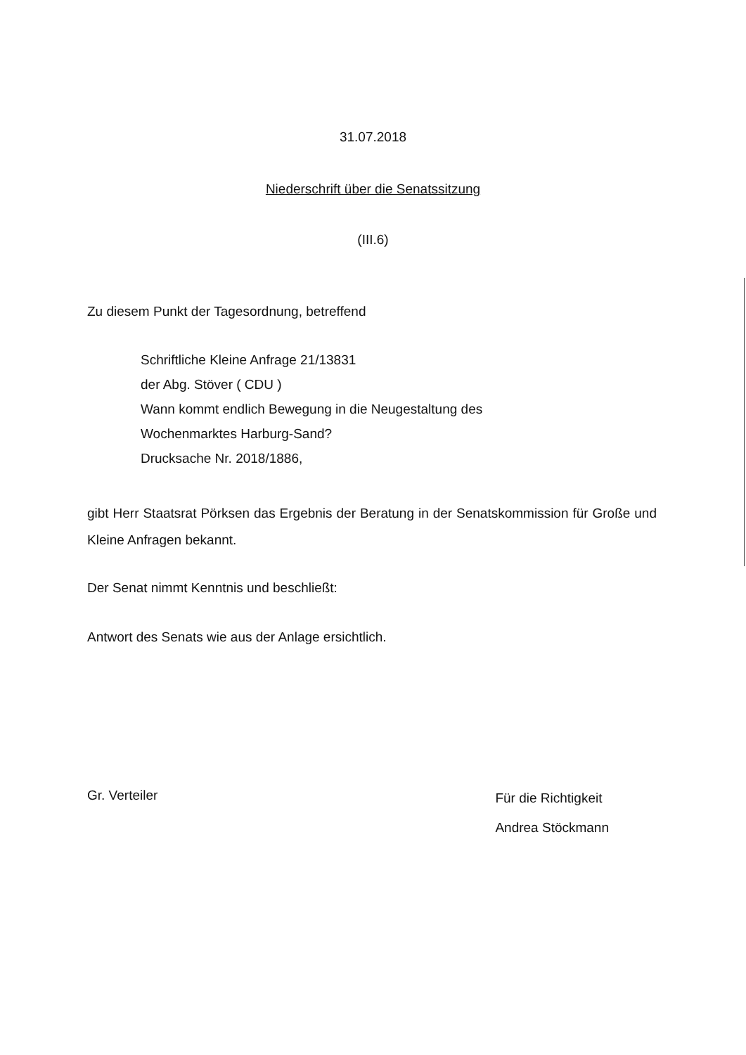31.07.2018
Niederschrift über die Senatssitzung
(III.6)
Zu diesem Punkt der Tagesordnung, betreffend
Schriftliche Kleine Anfrage 21/13831
der Abg. Stöver ( CDU )
Wann kommt endlich Bewegung in die Neugestaltung des
Wochenmarktes Harburg-Sand?
Drucksache Nr. 2018/1886,
gibt Herr Staatsrat Pörksen das Ergebnis der Beratung in der Senatskommission für Große und Kleine Anfragen bekannt.
Der Senat nimmt Kenntnis und beschließt:
Antwort des Senats wie aus der Anlage ersichtlich.
Gr. Verteiler
Für die Richtigkeit
Andrea Stöckmann